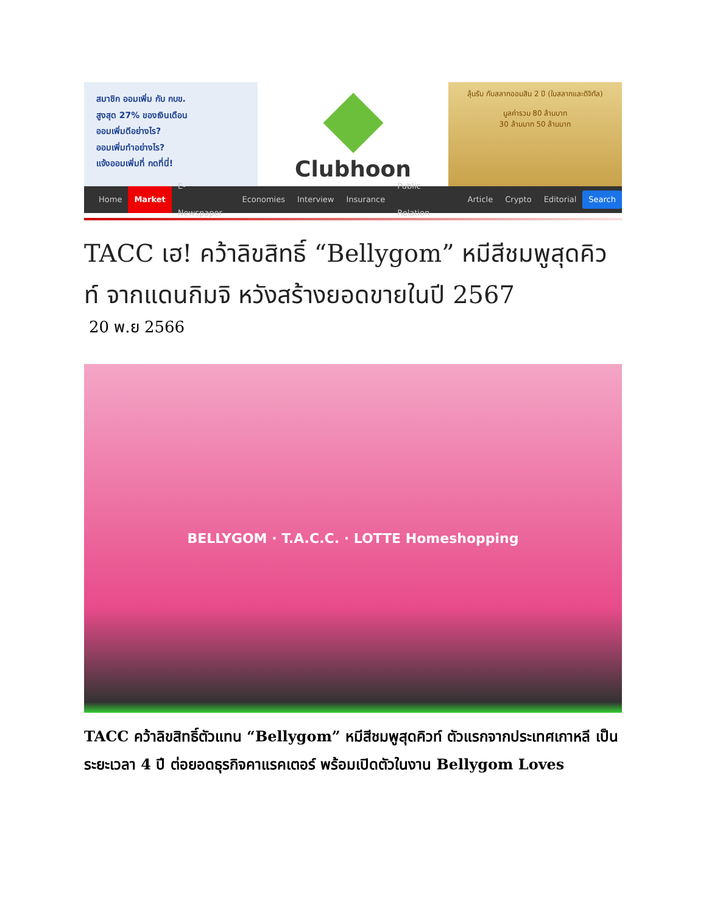สมาชิก ออมเพิ่ม กับ กบข.
สูงสุด 27% ของเงินเดือน
ออมเพิ่มดีอย่างไร?
ออมเพิ่มทำอย่างไร?
แจ้งออมเพิ่มที่ กดที่นี่!
Clubhoon
ลุ้นรับ กับสลากออมสิน 2 ปี (ใบสลากและดิจิทัล)
มูลค่ารวม 80 ล้านบาท
30 ล้านบาท 50 ล้านบาท
Home Market E-Newspaper Economies Interview Insurance Public Relation Article Crypto Editorial Search
TACC เฮ! คว้าลิขสิทธิ์ “Bellygom” หมีสีชมพูสุดคิวท์ จากแดนกิมจิ หวังสร้างยอดขายในปี 2567
20 พ.ย 2566
BELLYGOM · T.A.C.C. · LOTTE Homeshopping
TACC คว้าลิขสิทธิ์ตัวแทน “Bellygom” หมีสีชมพูสุดคิวท์ ตัวแรกจากประเทศเกาหลี เป็นระยะเวลา 4 ปี ต่อยอดธุรกิจคาแรคเตอร์ พร้อมเปิดตัวในงาน Bellygom Loves